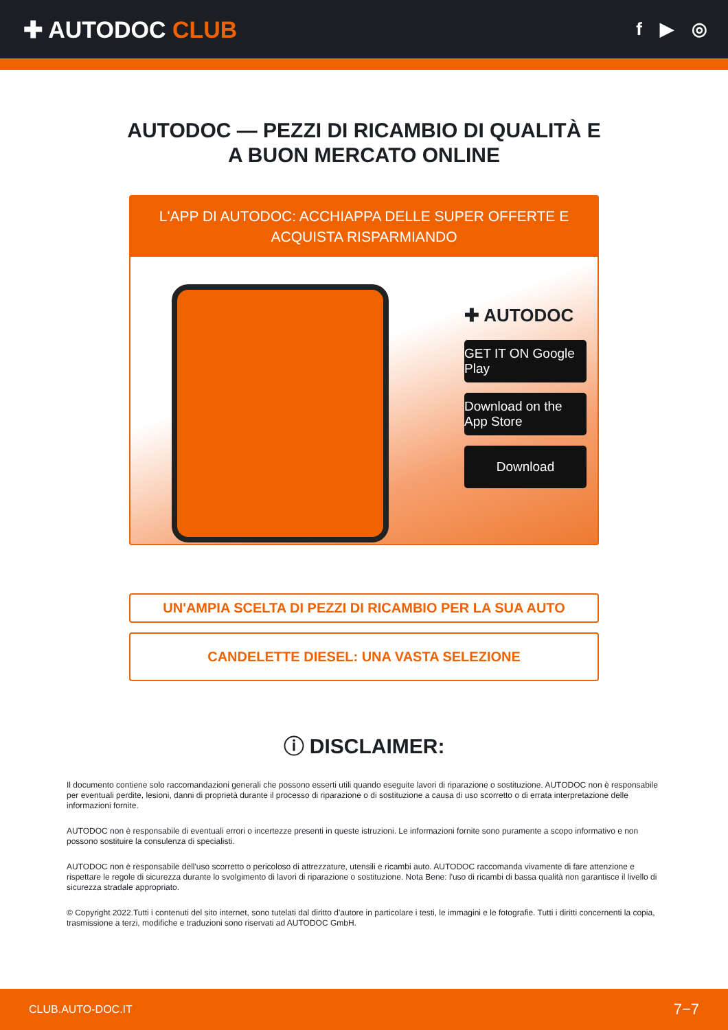✚ AUTODOC CLUB
f ▶ ◎
AUTODOC — PEZZI DI RICAMBIO DI QUALITÀ E A BUON MERCATO ONLINE
L'APP DI AUTODOC: ACCHIAPPA DELLE SUPER OFFERTE E ACQUISTA RISPARMIANDO
✚ AUTODOC
GET IT ON Google Play
Download on the App Store
Download
UN'AMPIA SCELTA DI PEZZI DI RICAMBIO PER LA SUA AUTO
CANDELETTE DIESEL: UNA VASTA SELEZIONE
ⓘ DISCLAIMER:
Il documento contiene solo raccomandazioni generali che possono esserti utili quando eseguite lavori di riparazione o sostituzione. AUTODOC non è responsabile per eventuali perdite, lesioni, danni di proprietà durante il processo di riparazione o di sostituzione a causa di uso scorretto o di errata interpretazione delle informazioni fornite.
AUTODOC non è responsabile di eventuali errori o incertezze presenti in queste istruzioni. Le informazioni fornite sono puramente a scopo informativo e non possono sostituire la consulenza di specialisti.
AUTODOC non è responsabile dell'uso scorretto o pericoloso di attrezzature, utensili e ricambi auto. AUTODOC raccomanda vivamente di fare attenzione e rispettare le regole di sicurezza durante lo svolgimento di lavori di riparazione o sostituzione. Nota Bene: l'uso di ricambi di bassa qualità non garantisce il livello di sicurezza stradale appropriato.
© Copyright 2022.Tutti i contenuti del sito internet, sono tutelati dal diritto d'autore in particolare i testi, le immagini e le fotografie. Tutti i diritti concernenti la copia, trasmissione a terzi, modifiche e traduzioni sono riservati ad AUTODOC GmbH.
CLUB.AUTO-DOC.IT 7−7